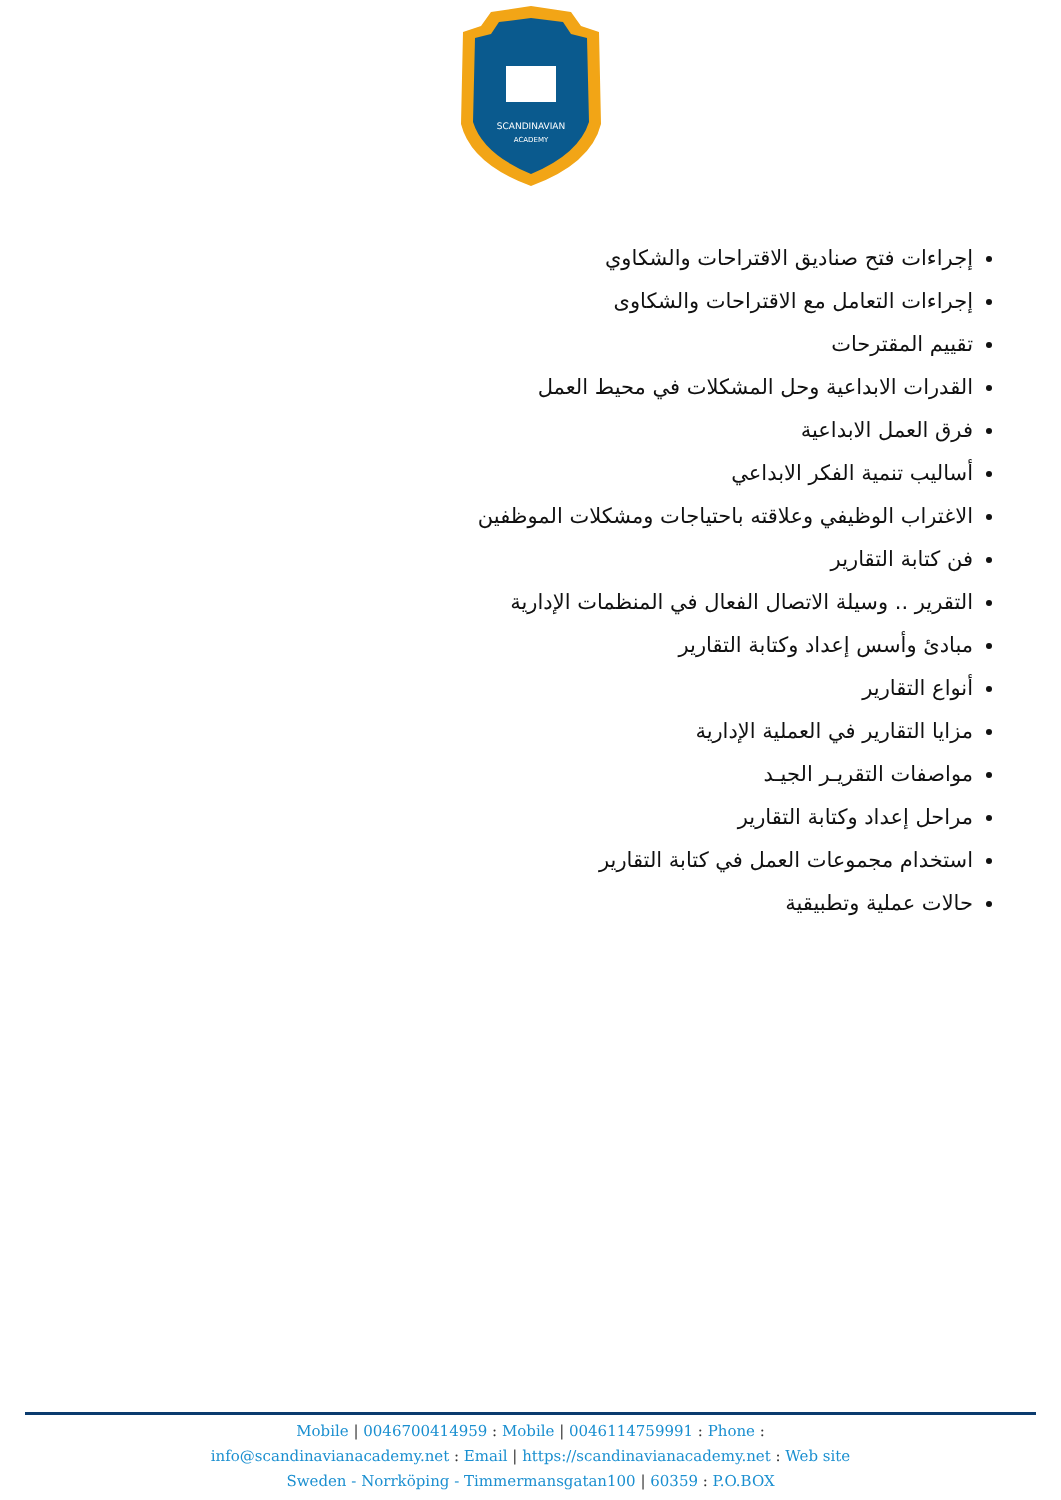SCANDINAVIAN
ACADEMY
إجراءات فتح صناديق الاقتراحات والشكاوي
إجراءات التعامل مع الاقتراحات والشكاوى
تقييم المقترحات
القدرات الابداعية وحل المشكلات في محيط العمل
فرق العمل الابداعية
أساليب تنمية الفكر الابداعي
الاغتراب الوظيفي وعلاقته باحتياجات ومشكلات الموظفين
فن كتابة التقارير
التقرير .. وسيلة الاتصال الفعال في المنظمات الإدارية
مبادئ وأسس إعداد وكتابة التقارير
أنواع التقارير
مزايا التقارير في العملية الإدارية
مواصفات التقريـر الجيـد
مراحل إعداد وكتابة التقارير
استخدام مجموعات العمل في كتابة التقارير
حالات عملية وتطبيقية
Mobile | 0046700414959 : Mobile | 0046114759991 : Phone :
info@scandinavianacademy.net : Email | https://scandinavianacademy.net : Web site
Sweden - Norrköping - Timmermansgatan100 | 60359 : P.O.BOX